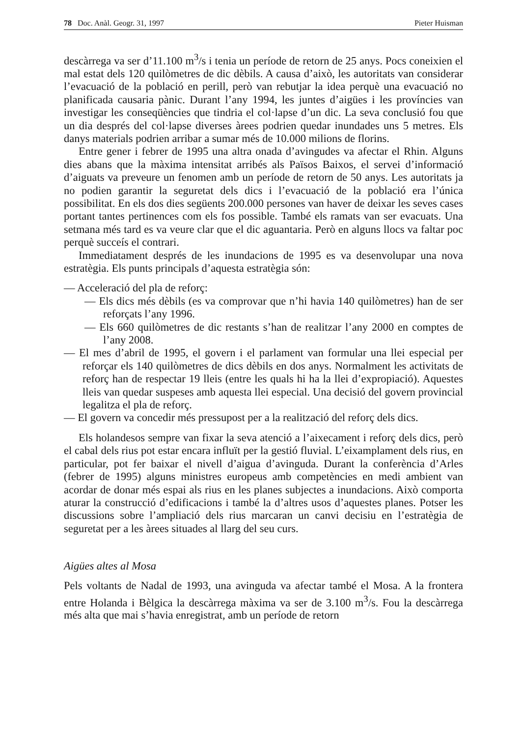78 Doc. Anàl. Geogr. 31, 1997 Pieter Huisman
descàrrega va ser d’11.100 m<sup>3</sup>/s i tenia un període de retorn de 25 anys. Pocs coneixien el mal estat dels 120 quilòmetres de dic dèbils. A causa d’això, les autoritats van considerar l’evacuació de la població en perill, però van rebutjar la idea perquè una evacuació no planificada causaria pànic. Durant l’any 1994, les juntes d’aigües i les províncies van investigar les conseqüències que tindria el col·lapse d’un dic. La seva conclusió fou que un dia després del col·lapse diverses àrees podrien quedar inundades uns 5 metres. Els danys materials podrien arribar a sumar més de 10.000 milions de florins.
Entre gener i febrer de 1995 una altra onada d’avingudes va afectar el Rhin. Alguns dies abans que la màxima intensitat arribés als Països Baixos, el servei d’informació d’aiguats va preveure un fenomen amb un període de retorn de 50 anys. Les autoritats ja no podien garantir la seguretat dels dics i l’evacuació de la població era l’única possibilitat. En els dos dies següents 200.000 persones van haver de deixar les seves cases portant tantes pertinences com els fos possible. També els ramats van ser evacuats. Una setmana més tard es va veure clar que el dic aguantaria. Però en alguns llocs va faltar poc perquè succeís el contrari.
Immediatament després de les inundacions de 1995 es va desenvolupar una nova estratègia. Els punts principals d’aquesta estratègia són:
— Acceleració del pla de reforç:
— Els dics més dèbils (es va comprovar que n’hi havia 140 quilòmetres) han de ser reforçats l’any 1996.
— Els 660 quilòmetres de dic restants s’han de realitzar l’any 2000 en comptes de l’any 2008.
— El mes d’abril de 1995, el govern i el parlament van formular una llei especial per reforçar els 140 quilòmetres de dics dèbils en dos anys. Normalment les activitats de reforç han de respectar 19 lleis (entre les quals hi ha la llei d’expropiació). Aquestes lleis van quedar suspeses amb aquesta llei especial. Una decisió del govern provincial legalitza el pla de reforç.
— El govern va concedir més pressupost per a la realització del reforç dels dics.
Els holandesos sempre van fixar la seva atenció a l’aixecament i reforç dels dics, però el cabal dels rius pot estar encara influït per la gestió fluvial. L’eixamplament dels rius, en particular, pot fer baixar el nivell d’aigua d’avinguda. Durant la conferència d’Arles (febrer de 1995) alguns ministres europeus amb competències en medi ambient van acordar de donar més espai als rius en les planes subjectes a inundacions. Això comporta aturar la construcció d’edificacions i també la d’altres usos d’aquestes planes. Potser les discussions sobre l’ampliació dels rius marcaran un canvi decisiu en l’estratègia de seguretat per a les àrees situades al llarg del seu curs.
Aigües altes al Mosa
Pels voltants de Nadal de 1993, una avinguda va afectar també el Mosa. A la frontera entre Holanda i Bèlgica la descàrrega màxima va ser de 3.100 m<sup>3</sup>/s. Fou la descàrrega més alta que mai s’havia enregistrat, amb un període de retorn